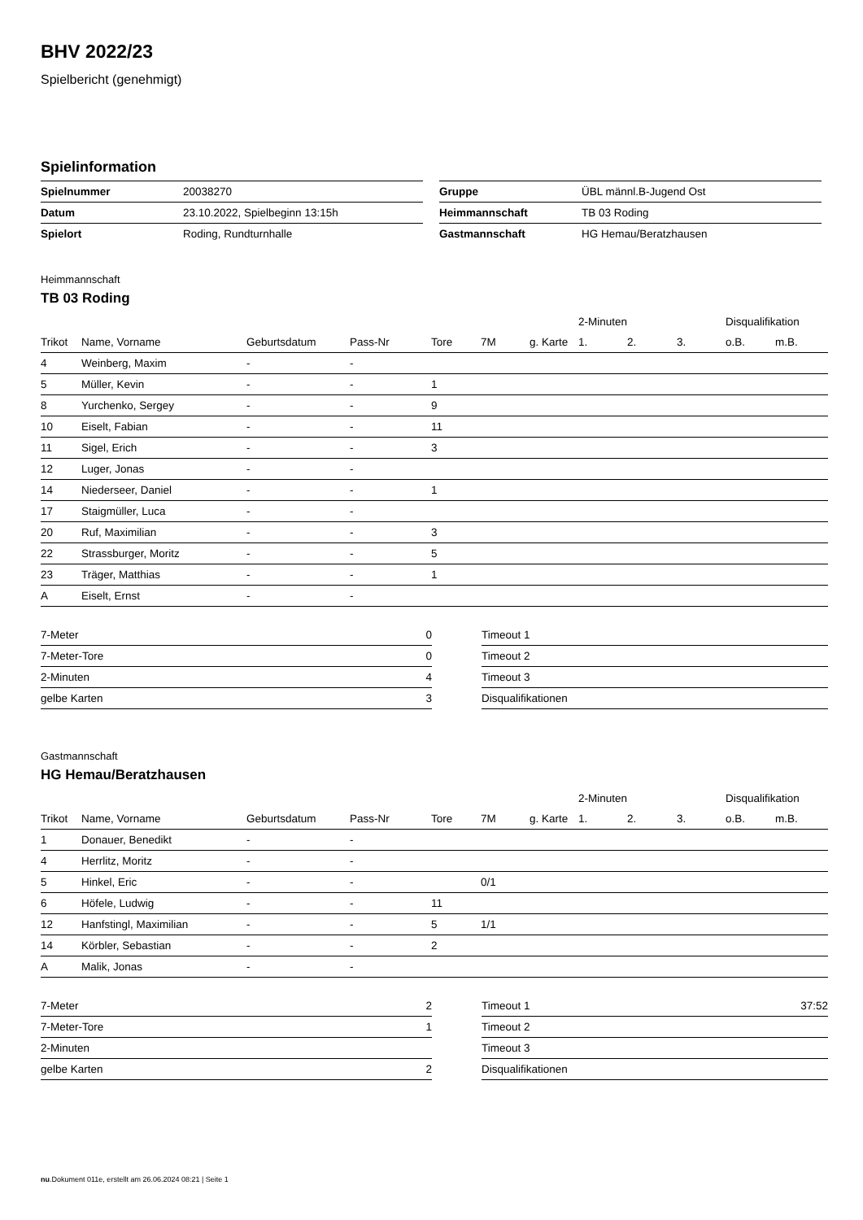BHV 2022/23
Spielbericht (genehmigt)
Spielinformation
| Spielnummer | 20038270 |
| Datum | 23.10.2022, Spielbeginn 13:15h |
| Spielort | Roding, Rundturnhalle |
| Gruppe | ÜBL männl.B-Jugend Ost |
| Heimmannschaft | TB 03 Roding |
| Gastmannschaft | HG Hemau/Beratzhausen |
Heimmannschaft
TB 03 Roding
| | | | | | | | 2-Minuten | | | Disqualifikation | |
| --- | --- | --- | --- | --- | --- | --- | --- | --- | --- | --- | --- |
| Trikot | Name, Vorname | Geburtsdatum | Pass-Nr | Tore | 7M | g. Karte | 1. | 2. | 3. | o.B. | m.B. |
| 4 | Weinberg, Maxim | - | - | | | | | | | | |
| 5 | Müller, Kevin | - | - | 1 | | | | | | | |
| 8 | Yurchenko, Sergey | - | - | 9 | | | | | | | |
| 10 | Eiselt, Fabian | - | - | 11 | | | | | | | |
| 11 | Sigel, Erich | - | - | 3 | | | | | | | |
| 12 | Luger, Jonas | - | - | | | | | | | | |
| 14 | Niederseer, Daniel | - | - | 1 | | | | | | | |
| 17 | Staigmüller, Luca | - | - | | | | | | | | |
| 20 | Ruf, Maximilian | - | - | 3 | | | | | | | |
| 22 | Strassburger, Moritz | - | - | 5 | | | | | | | |
| 23 | Träger, Matthias | - | - | 1 | | | | | | | |
| A | Eiselt, Ernst | - | - | | | | | | | | |
| 7-Meter | 0 |
| 7-Meter-Tore | 0 |
| 2-Minuten | 4 |
| gelbe Karten | 3 |
| Timeout 1 | |
| Timeout 2 | |
| Timeout 3 | |
| Disqualifikationen | |
Gastmannschaft
HG Hemau/Beratzhausen
| | | | | | | | 2-Minuten | | | Disqualifikation | |
| --- | --- | --- | --- | --- | --- | --- | --- | --- | --- | --- | --- |
| Trikot | Name, Vorname | Geburtsdatum | Pass-Nr | Tore | 7M | g. Karte | 1. | 2. | 3. | o.B. | m.B. |
| 1 | Donauer, Benedikt | - | - | | | | | | | | |
| 4 | Herrlitz, Moritz | - | - | | | | | | | | |
| 5 | Hinkel, Eric | - | - | | 0/1 | | | | | | |
| 6 | Höfele, Ludwig | - | - | 11 | | | | | | | |
| 12 | Hanfstingl, Maximilian | - | - | 5 | 1/1 | | | | | | |
| 14 | Körbler, Sebastian | - | - | 2 | | | | | | | |
| A | Malik, Jonas | - | - | | | | | | | | |
| 7-Meter | 2 |
| 7-Meter-Tore | 1 |
| 2-Minuten | |
| gelbe Karten | 2 |
| Timeout 1 | 37:52 |
| Timeout 2 | |
| Timeout 3 | |
| Disqualifikationen | |
nu.Dokument 011e, erstellt am 26.06.2024 08:21 | Seite 1